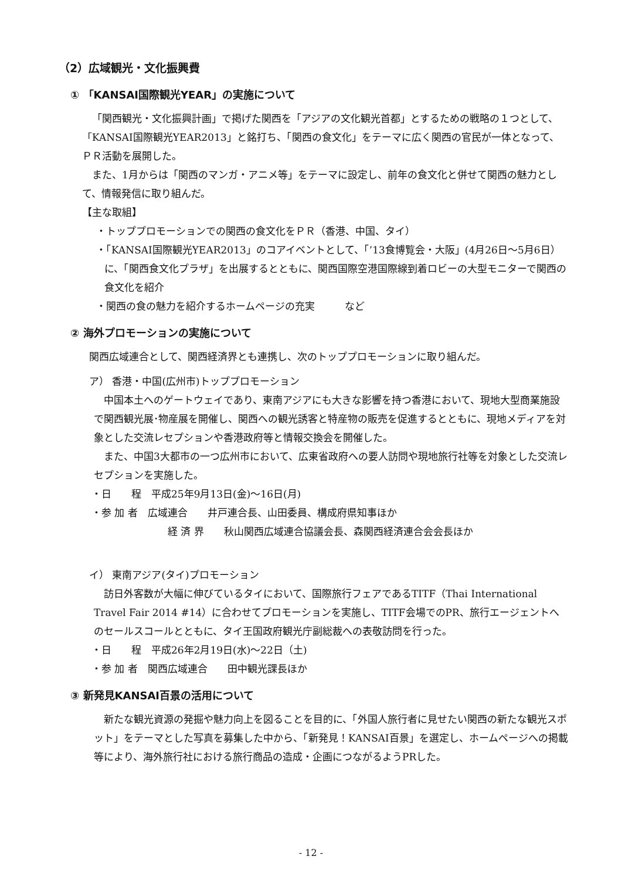（2）広域観光・文化振興費
① 「KANSAI国際観光YEAR」の実施について
「関西観光・文化振興計画」で掲げた関西を「アジアの文化観光首都」とするための戦略の１つとして、「KANSAI国際観光YEAR2013」と銘打ち、「関西の食文化」をテーマに広く関西の官民が一体となって、ＰＲ活動を展開した。
また、1月からは「関西のマンガ・アニメ等」をテーマに設定し、前年の食文化と併せて関西の魅力として、情報発信に取り組んだ。
【主な取組】
・トッププロモーションでの関西の食文化をＰＲ（香港、中国、タイ）
・「KANSAI国際観光YEAR2013」のコアイベントとして、「’13食博覧会・大阪」(4月26日～5月6日）に、「関西食文化プラザ」を出展するとともに、関西国際空港国際線到着ロビーの大型モニターで関西の食文化を紹介
・関西の食の魅力を紹介するホームページの充実　　　など
② 海外プロモーションの実施について
関西広域連合として、関西経済界とも連携し、次のトッププロモーションに取り組んだ。
ア） 香港・中国(広州市)トッププロモーション
中国本土へのゲートウェイであり、東南アジアにも大きな影響を持つ香港において、現地大型商業施設で関西観光展･物産展を開催し、関西への観光誘客と特産物の販売を促進するとともに、現地メディアを対象とした交流レセプションや香港政府等と情報交換会を開催した。
また、中国3大都市の一つ広州市において、広東省政府への要人訪問や現地旅行社等を対象とした交流レセプションを実施した。
・日　　程　平成25年9月13日(金)～16日(月)
・参 加 者　広域連合　　井戸連合長、山田委員、構成府県知事ほか
経 済 界　　秋山関西広域連合協議会長、森関西経済連合会会長ほか
イ） 東南アジア(タイ)プロモーション
訪日外客数が大幅に伸びているタイにおいて、国際旅行フェアであるTITF（Thai International Travel Fair 2014 #14）に合わせてプロモーションを実施し、TITF会場でのPR、旅行エージェントへのセールスコールとともに、タイ王国政府観光庁副総裁への表敬訪問を行った。
・日　　程　平成26年2月19日(水)～22日（土)
・参 加 者　関西広域連合　　田中観光課長ほか
③ 新発見KANSAI百景の活用について
新たな観光資源の発掘や魅力向上を図ることを目的に、「外国人旅行者に見せたい関西の新たな観光スポット」をテーマとした写真を募集した中から、「新発見！KANSAI百景」を選定し、ホームページへの掲載等により、海外旅行社における旅行商品の造成・企画につながるようPRした。
- 12 -